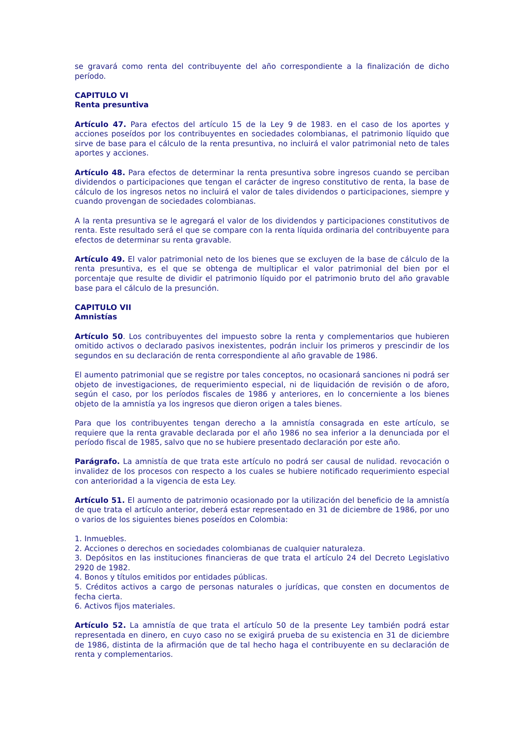se gravará como renta del contribuyente del año correspondiente a la finalización de dicho período.
CAPITULO VI
Renta presuntiva
Artículo 47. Para efectos del artículo 15 de la Ley 9 de 1983. en el caso de los aportes y acciones poseídos por los contribuyentes en sociedades colombianas, el patrimonio líquido que sirve de base para el cálculo de la renta presuntiva, no incluirá el valor patrimonial neto de tales aportes y acciones.
Artículo 48. Para efectos de determinar la renta presuntiva sobre ingresos cuando se perciban dividendos o participaciones que tengan el carácter de ingreso constitutivo de renta, la base de cálculo de los ingresos netos no incluirá el valor de tales dividendos o participaciones, siempre y cuando provengan de sociedades colombianas.
A la renta presuntiva se le agregará el valor de los dividendos y participaciones constitutivos de renta. Este resultado será el que se compare con la renta líquida ordinaria del contribuyente para efectos de determinar su renta gravable.
Artículo 49. El valor patrimonial neto de los bienes que se excluyen de la base de cálculo de la renta presuntiva, es el que se obtenga de multiplicar el valor patrimonial del bien por el porcentaje que resulte de dividir el patrimonio líquido por el patrimonio bruto del año gravable base para el cálculo de la presunción.
CAPITULO VII
Amnistías
Artículo 50. Los contribuyentes del impuesto sobre la renta y complementarios que hubieren omitido activos o declarado pasivos inexistentes, podrán incluir los primeros y prescindir de los segundos en su declaración de renta correspondiente al año gravable de 1986.
El aumento patrimonial que se registre por tales conceptos, no ocasionará sanciones ni podrá ser objeto de investigaciones, de requerimiento especial, ni de liquidación de revisión o de aforo, según el caso, por los períodos fiscales de 1986 y anteriores, en lo concerniente a los bienes objeto de la amnistía ya los ingresos que dieron origen a tales bienes.
Para que los contribuyentes tengan derecho a la amnistía consagrada en este artículo, se requiere que la renta gravable declarada por el año 1986 no sea inferior a la denunciada por el período fiscal de 1985, salvo que no se hubiere presentado declaración por este año.
Parágrafo. La amnistía de que trata este artículo no podrá ser causal de nulidad. revocación o invalidez de los procesos con respecto a los cuales se hubiere notificado requerimiento especial con anterioridad a la vigencia de esta Ley.
Artículo 51. El aumento de patrimonio ocasionado por la utilización del beneficio de la amnistía de que trata el artículo anterior, deberá estar representado en 31 de diciembre de 1986, por uno o varios de los siguientes bienes poseídos en Colombia:
1. Inmuebles.
2. Acciones o derechos en sociedades colombianas de cualquier naturaleza.
3. Depósitos en las instituciones financieras de que trata el artículo 24 del Decreto Legislativo 2920 de 1982.
4. Bonos y títulos emitidos por entidades públicas.
5. Créditos activos a cargo de personas naturales o jurídicas, que consten en documentos de fecha cierta.
6. Activos fijos materiales.
Artículo 52. La amnistía de que trata el artículo 50 de la presente Ley también podrá estar representada en dinero, en cuyo caso no se exigirá prueba de su existencia en 31 de diciembre de 1986, distinta de la afirmación que de tal hecho haga el contribuyente en su declaración de renta y complementarios.